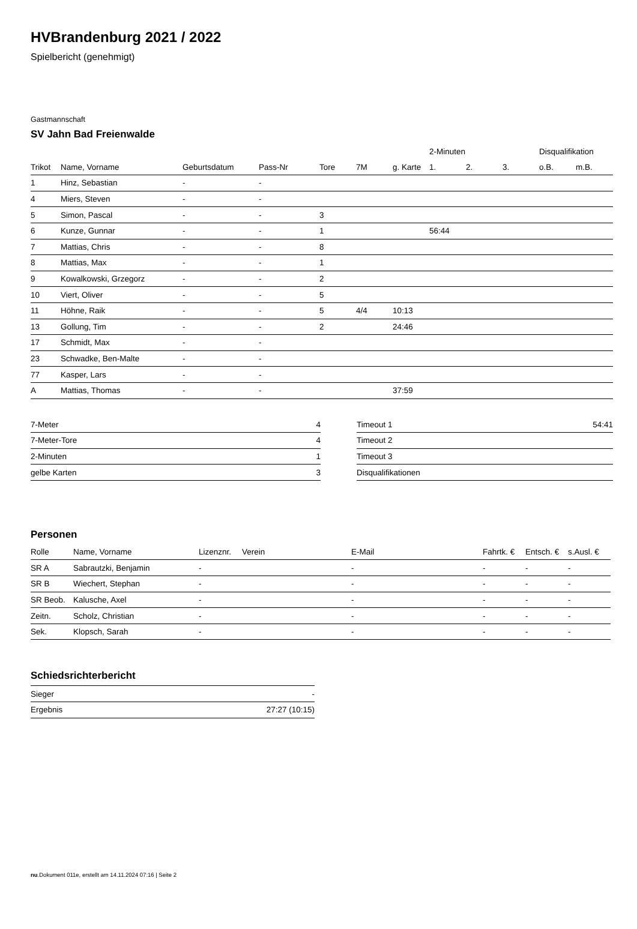HVBrandenburg 2021 / 2022
Spielbericht (genehmigt)
Gastmannschaft
SV Jahn Bad Freienwalde
| | | | | | | | 2-Minuten | | | Disqualifikation | |
| --- | --- | --- | --- | --- | --- | --- | --- | --- | --- | --- | --- |
| Trikot | Name, Vorname | Geburtsdatum | Pass-Nr | Tore | 7M | g. Karte | 1. | 2. | 3. | o.B. | m.B. |
| 1 | Hinz, Sebastian | - | - | | | | | | | | |
| 4 | Miers, Steven | - | - | | | | | | | | |
| 5 | Simon, Pascal | - | - | 3 | | | | | | | |
| 6 | Kunze, Gunnar | - | - | 1 | | | 56:44 | | | | |
| 7 | Mattias, Chris | - | - | 8 | | | | | | | |
| 8 | Mattias, Max | - | - | 1 | | | | | | | |
| 9 | Kowalkowski, Grzegorz | - | - | 2 | | | | | | | |
| 10 | Viert, Oliver | - | - | 5 | | | | | | | |
| 11 | Höhne, Raik | - | - | 5 | 4/4 | 10:13 | | | | | |
| 13 | Gollung, Tim | - | - | 2 | | 24:46 | | | | | |
| 17 | Schmidt, Max | - | - | | | | | | | | |
| 23 | Schwadke, Ben-Malte | - | - | | | | | | | | |
| 77 | Kasper, Lars | - | - | | | | | | | | |
| A | Mattias, Thomas | - | - | | | 37:59 | | | | | |
| 7-Meter | 4 |
| 7-Meter-Tore | 4 |
| 2-Minuten | 1 |
| gelbe Karten | 3 |
| Timeout 1 | 54:41 |
| Timeout 2 | |
| Timeout 3 | |
| Disqualifikationen | |
Personen
| Rolle | Name, Vorname | Lizenznr. | Verein | E-Mail | Fahrtk. € | Entsch. € | s.Ausl. € |
| --- | --- | --- | --- | --- | --- | --- | --- |
| SR A | Sabrautzki, Benjamin | - | | - | - | - | - |
| SR B | Wiechert, Stephan | - | | - | - | - | - |
| SR Beob. | Kalusche, Axel | - | | - | - | - | - |
| Zeitn. | Scholz, Christian | - | | - | - | - | - |
| Sek. | Klopsch, Sarah | - | | - | - | - | - |
Schiedsrichterbericht
| Sieger | - |
| Ergebnis | 27:27 (10:15) |
nu.Dokument 011e, erstellt am 14.11.2024 07:16 | Seite 2